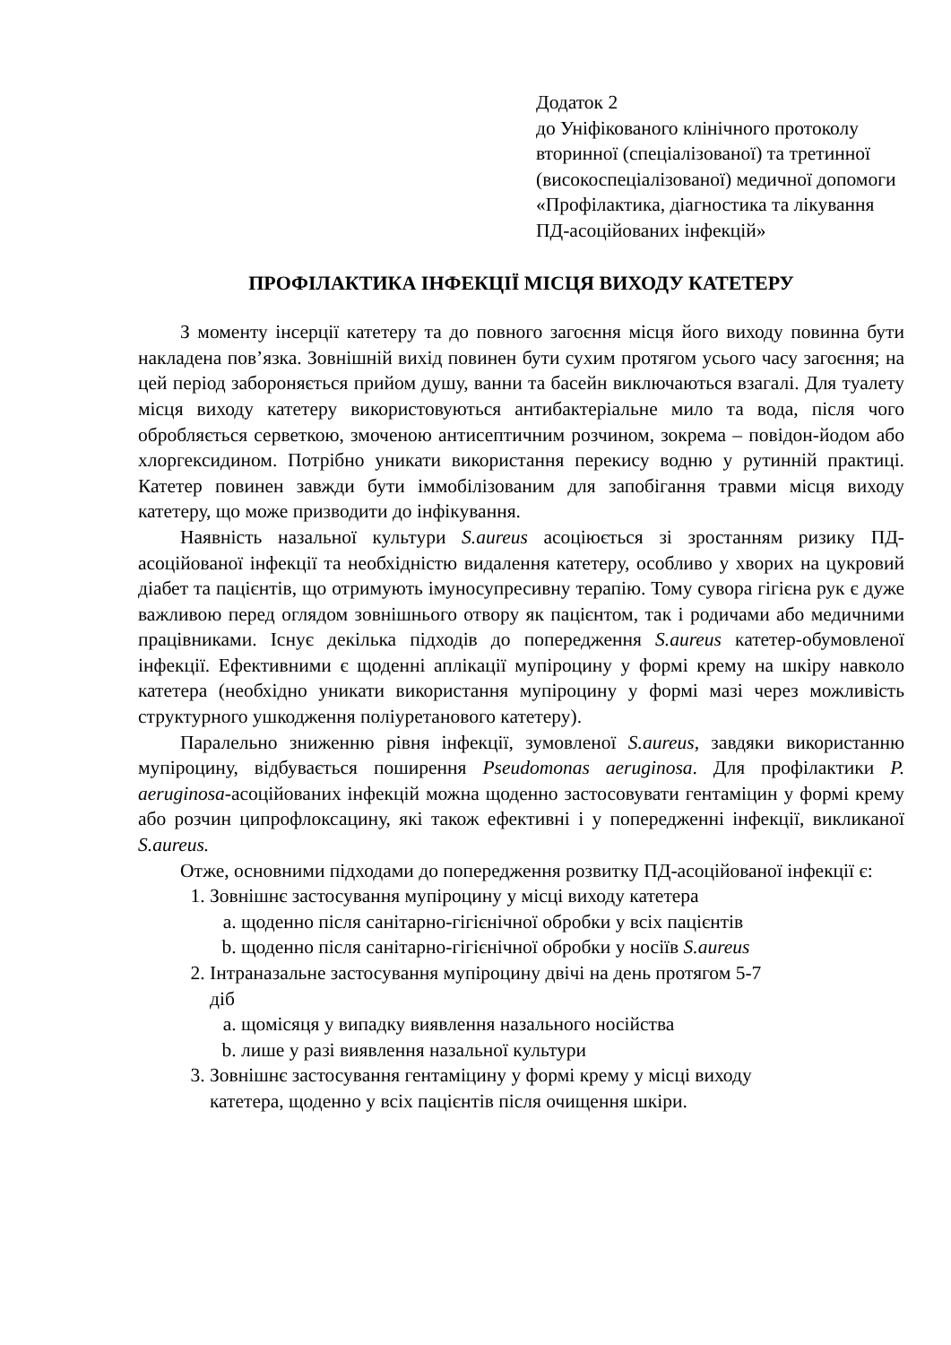Додаток 2
до Уніфікованого клінічного протоколу вторинної (спеціалізованої) та третинної (високоспеціалізованої) медичної допомоги «Профілактика, діагностика та лікування ПД-асоційованих інфекцій»
ПРОФІЛАКТИКА ІНФЕКЦІЇ МІСЦЯ ВИХОДУ КАТЕТЕРУ
З моменту інсерції катетеру та до повного загоєння місця його виходу повинна бути накладена пов’язка. Зовнішній вихід повинен бути сухим протягом усього часу загоєння; на цей період забороняється прийом душу, ванни та басейн виключаються взагалі. Для туалету місця виходу катетеру використовуються антибактеріальне мило та вода, після чого обробляється серветкою, змоченою антисептичним розчином, зокрема – повідон-йодом або хлоргексидином. Потрібно уникати використання перекису водню у рутинній практиці. Катетер повинен завжди бути іммобілізованим для запобігання травми місця виходу катетеру, що може призводити до інфікування.
Наявність назальної культури S.aureus асоціюється зі зростанням ризику ПД-асоційованої інфекції та необхідністю видалення катетеру, особливо у хворих на цукровий діабет та пацієнтів, що отримують імуносупресивну терапію. Тому сувора гігієна рук є дуже важливою перед оглядом зовнішнього отвору як пацієнтом, так і родичами або медичними працівниками. Існує декілька підходів до попередження S.aureus катетер-обумовленої інфекції. Ефективними є щоденні аплікації мупіроцину у формі крему на шкіру навколо катетера (необхідно уникати використання мупіроцину у формі мазі через можливість структурного ушкодження поліуретанового катетеру).
Паралельно зниженню рівня інфекції, зумовленої S.aureus, завдяки використанню мупіроцину, відбувається поширення Pseudomonas aeruginosa. Для профілактики P. aeruginosa-асоційованих інфекцій можна щоденно застосовувати гентаміцин у формі крему або розчин ципрофлоксацину, які також ефективні і у попередженні інфекції, викликаної S.aureus.
Отже, основними підходами до попередження розвитку ПД-асоційованої інфекції є:
1. Зовнішнє застосування мупіроцину у місці виходу катетера
a. щоденно після санітарно-гігієнічної обробки у всіх пацієнтів
b. щоденно після санітарно-гігієнічної обробки у носіїв S.aureus
2. Інтраназальне застосування мупіроцину двічі на день протягом 5-7
діб
a. щомісяця у випадку виявлення назального носійства
b. лише у разі виявлення назальної культури
3. Зовнішнє застосування гентаміцину у формі крему у місці виходу
катетера, щоденно у всіх пацієнтів після очищення шкіри.